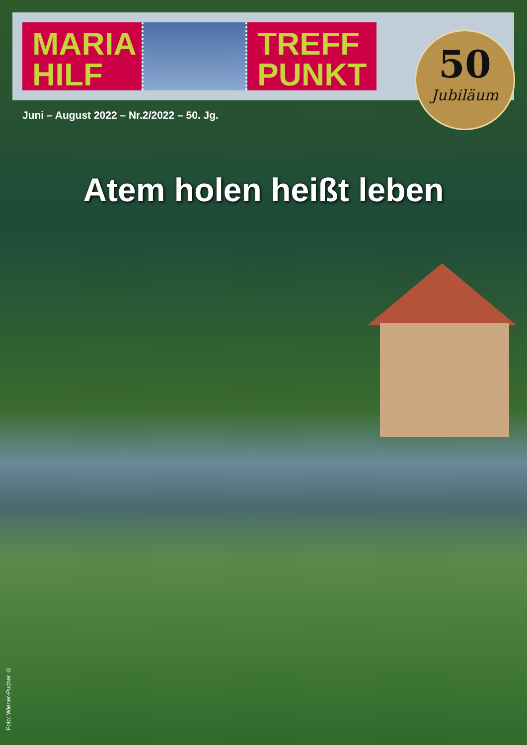MARIA
HILF
TREFF
PUNKT
50
Jubiläum
Juni – August 2022 – Nr.2/2022 – 50. Jg.
Atem holen heißt leben
Foto: Wiener-Pucher ©